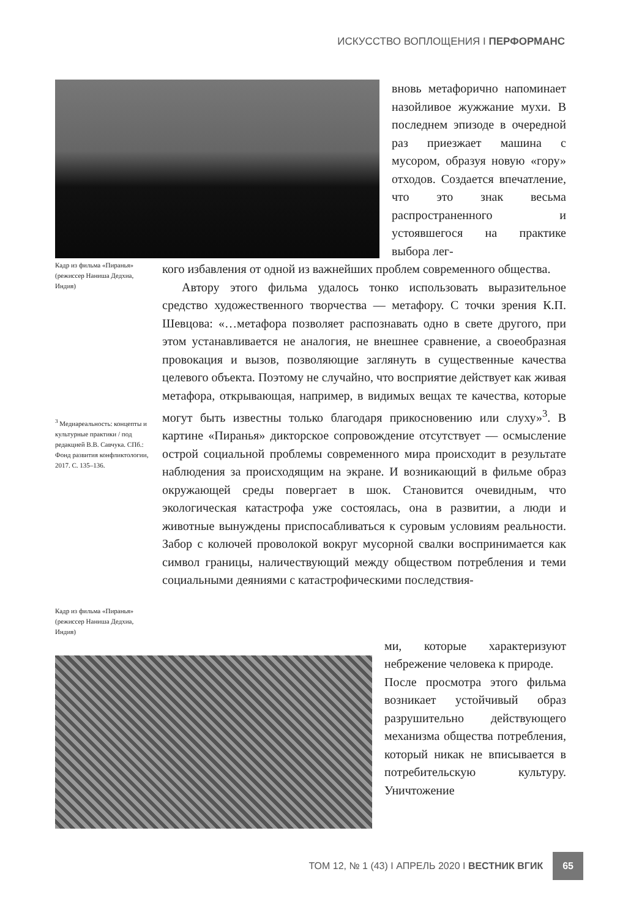ИСКУССТВО ВОПЛОЩЕНИЯ I ПЕРФОРМАНС
вновь метафорично напоминает назойливое жужжание мухи. В последнем эпизоде в очередной раз приезжает машина с мусором, образуя новую «гору» отходов. Создается впечатление, что это знак весьма распространенного и устоявшегося на практике выбора лег-
Кадр из фильма «Пиранья» (режиссер Наниша Дедхиа, Индия)
<sup>3</sup> Медиареальность: концепты и культурные практики / под редакцией В.В. Савчука. СПб.: Фонд развития конфликтологии, 2017. С. 135–136.
Кадр из фильма «Пиранья» (режиссер Наниша Дедхиа, Индия)
кого избавления от одной из важнейших проблем современного общества.
Автору этого фильма удалось тонко использовать выразительное средство художественного творчества — метафору. С точки зрения К.П. Шевцова: «…метафора позволяет распознавать одно в свете другого, при этом устанавливается не аналогия, не внешнее сравнение, а своеобразная провокация и вызов, позволяющие заглянуть в существенные качества целевого объекта. Поэтому не случайно, что восприятие действует как живая метафора, открывающая, например, в видимых вещах те качества, которые могут быть известны только благодаря прикосновению или слуху»<sup>3</sup>. В картине «Пиранья» дикторское сопровождение отсутствует — осмысление острой социальной проблемы современного мира происходит в результате наблюдения за происходящим на экране. И возникающий в фильме образ окружающей среды повергает в шок. Становится очевидным, что экологическая катастрофа уже состоялась, она в развитии, а люди и животные вынуждены приспосабливаться к суровым условиям реальности. Забор с колючей проволокой вокруг мусорной свалки воспринимается как символ границы, наличествующий между обществом потребления и теми социальными деяниями с катастрофическими последствия-
ми, которые характеризуют небрежение человека к природе.
После просмотра этого фильма возникает устойчивый образ разрушительно действующего механизма общества потребления, который никак не вписывается в потребительскую культуру. Уничтожение
ТОМ 12, № 1 (43) I АПРЕЛЬ 2020 I ВЕСТНИК ВГИК 65